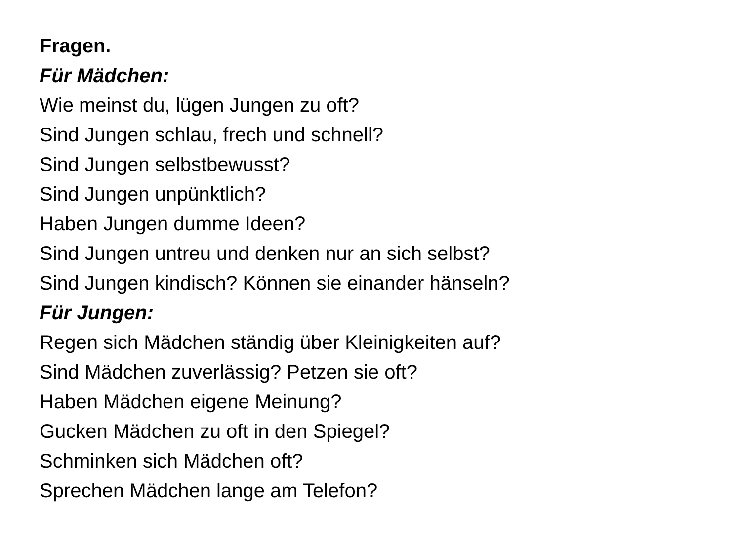Fragen.
Für Mädchen:
Wie meinst du, lügen Jungen zu oft?
Sind Jungen schlau, frech und schnell?
Sind Jungen selbstbewusst?
Sind Jungen unpünktlich?
Haben Jungen dumme Ideen?
Sind Jungen untreu und denken nur an sich selbst?
Sind Jungen kindisch? Können sie einander hänseln?
Für Jungen:
Regen sich Mädchen ständig über Kleinigkeiten auf?
Sind Mädchen zuverlässig? Petzen sie oft?
Haben Mädchen eigene Meinung?
Gucken Mädchen zu oft in den Spiegel?
Schminken sich Mädchen oft?
Sprechen Mädchen lange am Telefon?